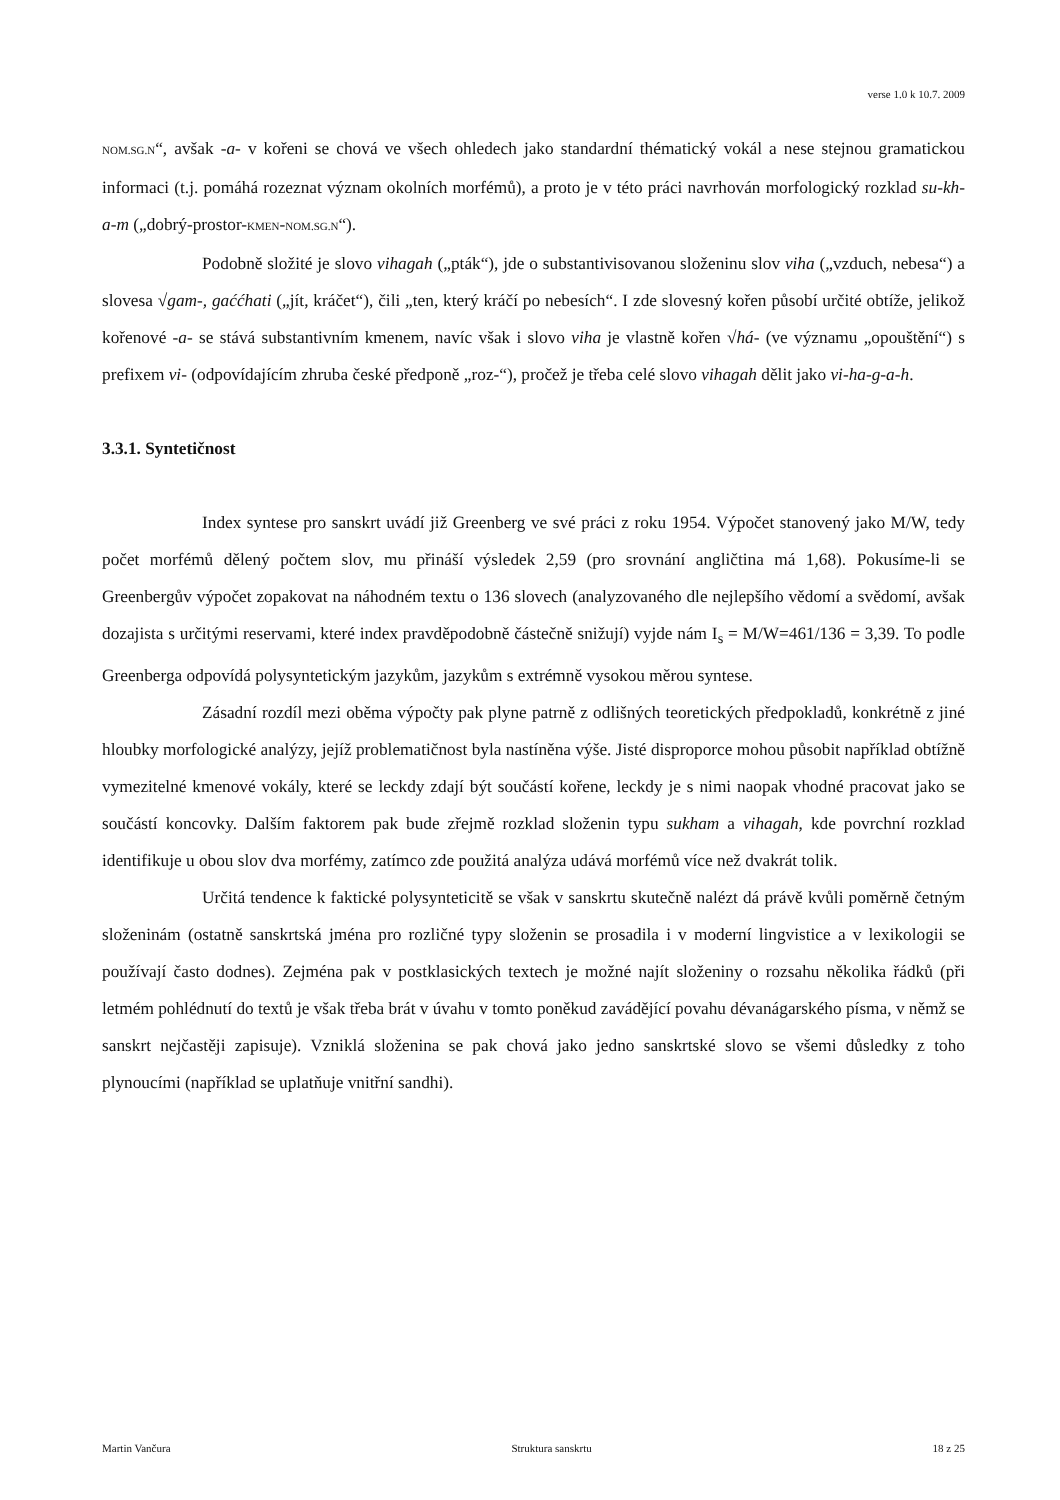verse 1.0 k 10.7. 2009
NOM.SG.N“, avšak -a- v kořeni se chová ve všech ohledech jako standardní thématický vokál a nese stejnou gramatickou informaci (t.j. pomáhá rozeznat význam okolních morfémů), a proto je v této práci navrhován morfologický rozklad su-kh-a-m („dobrý-prostor-KMEN-NOM.SG.N“).
Podobně složité je slovo vihagah („pták“), jde o substantivisovanou složeninu slov viha („vzduch, nebesa“) a slovesa √gam-, gaććhati („jít, kráčet“), čili „ten, který kráčí po nebesích“. I zde slovesný kořen působí určité obtíže, jelikož kořenové -a- se stává substantivním kmenem, navíc však i slovo viha je vlastně kořen √há- (ve významu „opouštění“) s prefixem vi- (odpovídajícím zhruba české předponě „roz-“), pročež je třeba celé slovo vihagah dělit jako vi-ha-g-a-h.
3.3.1. Syntetičnost
Index syntese pro sanskrt uvádí již Greenberg ve své práci z roku 1954. Výpočet stanovený jako M/W, tedy počet morfémů dělený počtem slov, mu přináší výsledek 2,59 (pro srovnání angličtina má 1,68). Pokusíme-li se Greenbergův výpočet zopakovat na náhodném textu o 136 slovech (analyzovaného dle nejlepšího vědomí a svědomí, avšak dozajista s určitými reservami, které index pravděpodobně částečně snižují) vyjde nám I<sub>s</sub> = M/W=461/136 = 3,39. To podle Greenberga odpovídá polysyntetickým jazykům, jazykům s extrémně vysokou měrou syntese.
Zásadní rozdíl mezi oběma výpočty pak plyne patrně z odlišných teoretických předpokladů, konkrétně z jiné hloubky morfologické analýzy, jejíž problematičnost byla nastíněna výše. Jisté disproporce mohou působit například obtížně vymezitelné kmenové vokály, které se leckdy zdají být součástí kořene, leckdy je s nimi naopak vhodné pracovat jako se součástí koncovky. Dalším faktorem pak bude zřejmě rozklad složenin typu sukham a vihagah, kde povrchní rozklad identifikuje u obou slov dva morfémy, zatímco zde použitá analýza udává morfémů více než dvakrát tolik.
Určitá tendence k faktické polysynteticitě se však v sanskrtu skutečně nalézt dá právě kvůli poměrně četným složeninám (ostatně sanskrtská jména pro rozličné typy složenin se prosadila i v moderní lingvistice a v lexikologii se používají často dodnes). Zejména pak v postklasických textech je možné najít složeniny o rozsahu několika řádků (při letmém pohlédnutí do textů je však třeba brát v úvahu v tomto poněkud zavádějící povahu dévanágarského písma, v němž se sanskrt nejčastěji zapisuje). Vzniklá složenina se pak chová jako jedno sanskrtské slovo se všemi důsledky z toho plynoucími (například se uplatňuje vnitřní sandhi).
Martin Vančura Struktura sanskrtu 18 z 25